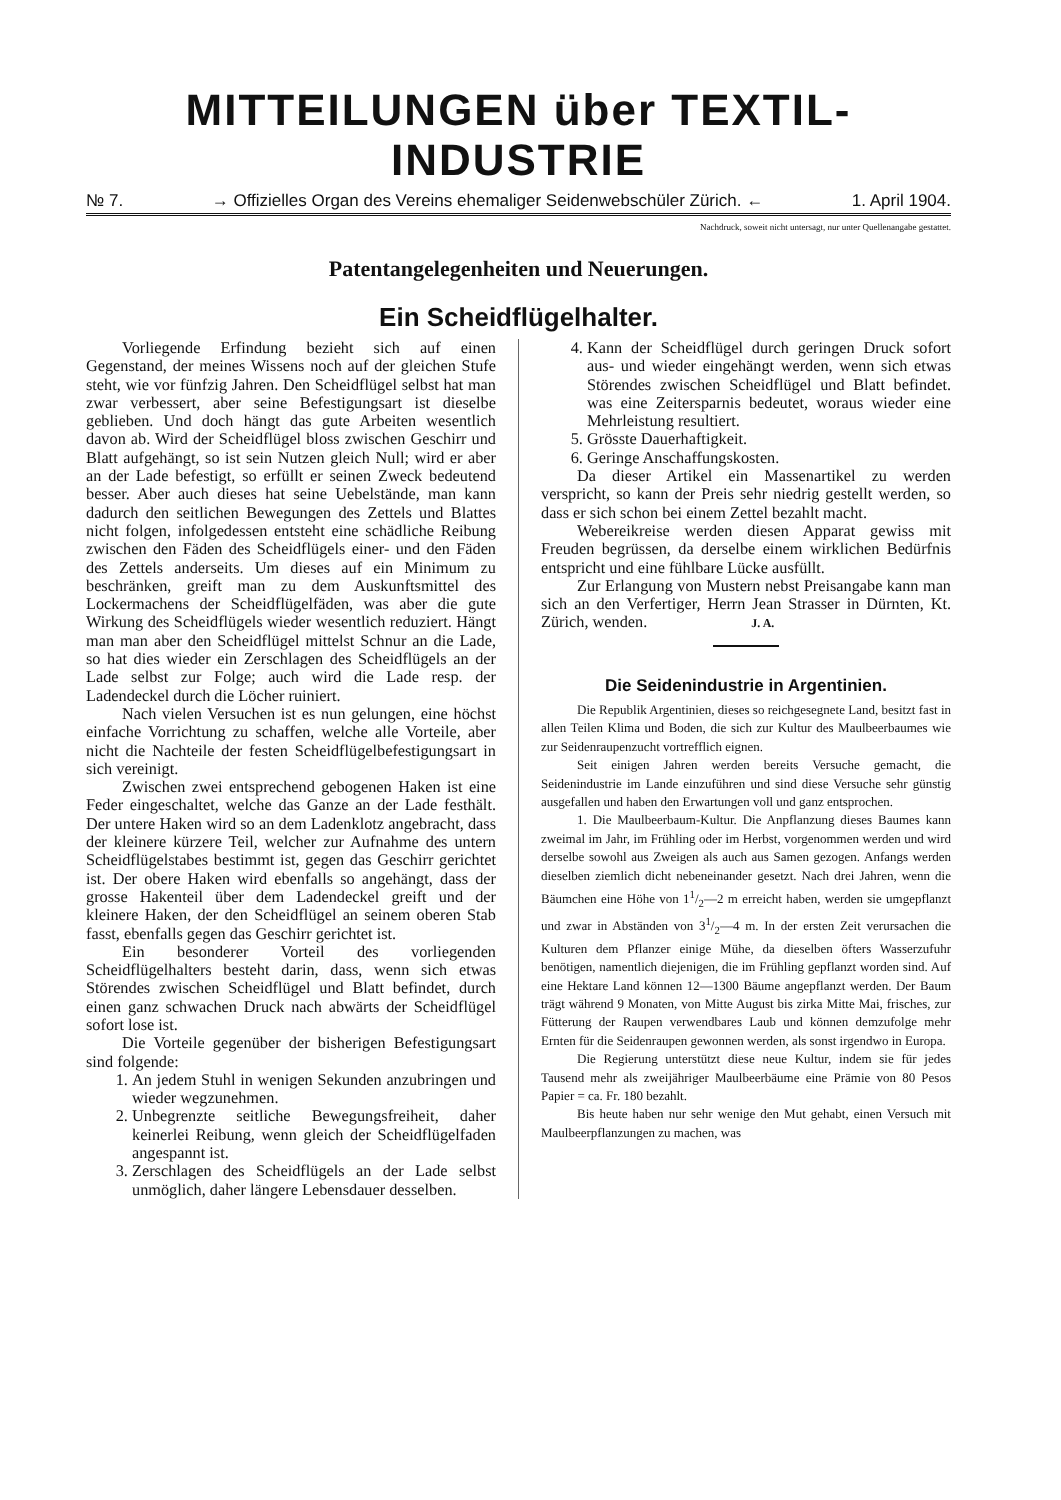MITTEILUNGEN über TEXTIL-INDUSTRIE
№ 7. → Offizielles Organ des Vereins ehemaliger Seidenwebschüler Zürich. ← 1. April 1904.
Nachdruck, soweit nicht untersagt, nur unter Quellenangabe gestattet.
Patentangelegenheiten und Neuerungen.
Ein Scheidflügelhalter.
Vorliegende Erfindung bezieht sich auf einen Gegenstand, der meines Wissens noch auf der gleichen Stufe steht, wie vor fünfzig Jahren. Den Scheidflügel selbst hat man zwar verbessert, aber seine Befestigungsart ist dieselbe geblieben. Und doch hängt das gute Arbeiten wesentlich davon ab. Wird der Scheidflügel bloss zwischen Geschirr und Blatt aufgehängt, so ist sein Nutzen gleich Null; wird er aber an der Lade befestigt, so erfüllt er seinen Zweck bedeutend besser. Aber auch dieses hat seine Uebelstände, man kann dadurch den seitlichen Bewegungen des Zettels und Blattes nicht folgen, infolgedessen entsteht eine schädliche Reibung zwischen den Fäden des Scheidflügels einer- und den Fäden des Zettels anderseits. Um dieses auf ein Minimum zu beschränken, greift man zu dem Auskunftsmittel des Lockermachens der Scheidflügelfäden, was aber die gute Wirkung des Scheidflügels wieder wesentlich reduziert. Hängt man man aber den Scheidflügel mittelst Schnur an die Lade, so hat dies wieder ein Zerschlagen des Scheidflügels an der Lade selbst zur Folge; auch wird die Lade resp. der Ladendeckel durch die Löcher ruiniert.
Nach vielen Versuchen ist es nun gelungen, eine höchst einfache Vorrichtung zu schaffen, welche alle Vorteile, aber nicht die Nachteile der festen Scheidflügelbefestigungsart in sich vereinigt.
Zwischen zwei entsprechend gebogenen Haken ist eine Feder eingeschaltet, welche das Ganze an der Lade festhält. Der untere Haken wird so an dem Ladenklotz angebracht, dass der kleinere kürzere Teil, welcher zur Aufnahme des untern Scheidflügelstabes bestimmt ist, gegen das Geschirr gerichtet ist. Der obere Haken wird ebenfalls so angehängt, dass der grosse Hakenteil über dem Ladendeckel greift und der kleinere Haken, der den Scheidflügel an seinem oberen Stab fasst, ebenfalls gegen das Geschirr gerichtet ist.
Ein besonderer Vorteil des vorliegenden Scheidflügelhalters besteht darin, dass, wenn sich etwas Störendes zwischen Scheidflügel und Blatt befindet, durch einen ganz schwachen Druck nach abwärts der Scheidflügel sofort lose ist.
Die Vorteile gegenüber der bisherigen Befestigungsart sind folgende:
1. An jedem Stuhl in wenigen Sekunden anzubringen und wieder wegzunehmen.
2. Unbegrenzte seitliche Bewegungsfreiheit, daher keinerlei Reibung, wenn gleich der Scheidflügelfaden angespannt ist.
3. Zerschlagen des Scheidflügels an der Lade selbst unmöglich, daher längere Lebensdauer desselben.
4. Kann der Scheidflügel durch geringen Druck sofort aus- und wieder eingehängt werden, wenn sich etwas Störendes zwischen Scheidflügel und Blatt befindet. was eine Zeitersparnis bedeutet, woraus wieder eine Mehrleistung resultiert.
5. Grösste Dauerhaftigkeit.
6. Geringe Anschaffungskosten.
Da dieser Artikel ein Massenartikel zu werden verspricht, so kann der Preis sehr niedrig gestellt werden, so dass er sich schon bei einem Zettel bezahlt macht.
Webereikreise werden diesen Apparat gewiss mit Freuden begrüssen, da derselbe einem wirklichen Bedürfnis entspricht und eine fühlbare Lücke ausfüllt.
Zur Erlangung von Mustern nebst Preisangabe kann man sich an den Verfertiger, Herrn Jean Strasser in Dürnten, Kt. Zürich, wenden. J. A.
Die Seidenindustrie in Argentinien.
Die Republik Argentinien, dieses so reichgesegnete Land, besitzt fast in allen Teilen Klima und Boden, die sich zur Kultur des Maulbeerbaumes wie zur Seidenraupenzucht vortrefflich eignen.
Seit einigen Jahren werden bereits Versuche gemacht, die Seidenindustrie im Lande einzuführen und sind diese Versuche sehr günstig ausgefallen und haben den Erwartungen voll und ganz entsprochen.
1. Die Maulbeerbaum-Kultur. Die Anpflanzung dieses Baumes kann zweimal im Jahr, im Frühling oder im Herbst, vorgenommen werden und wird derselbe sowohl aus Zweigen als auch aus Samen gezogen. Anfangs werden dieselben ziemlich dicht nebeneinander gesetzt. Nach drei Jahren, wenn die Bäumchen eine Höhe von 11/2—2 m erreicht haben, werden sie umgepflanzt und zwar in Abständen von 31/2—4 m. In der ersten Zeit verursachen die Kulturen dem Pflanzer einige Mühe, da dieselben öfters Wasserzufuhr benötigen, namentlich diejenigen, die im Frühling gepflanzt worden sind. Auf eine Hektare Land können 12—1300 Bäume angepflanzt werden. Der Baum trägt während 9 Monaten, von Mitte August bis zirka Mitte Mai, frisches, zur Fütterung der Raupen verwendbares Laub und können demzufolge mehr Ernten für die Seidenraupen gewonnen werden, als sonst irgendwo in Europa.
Die Regierung unterstützt diese neue Kultur, indem sie für jedes Tausend mehr als zweijähriger Maulbeerbäume eine Prämie von 80 Pesos Papier = ca. Fr. 180 bezahlt.
Bis heute haben nur sehr wenige den Mut gehabt, einen Versuch mit Maulbeerpflanzungen zu machen, was